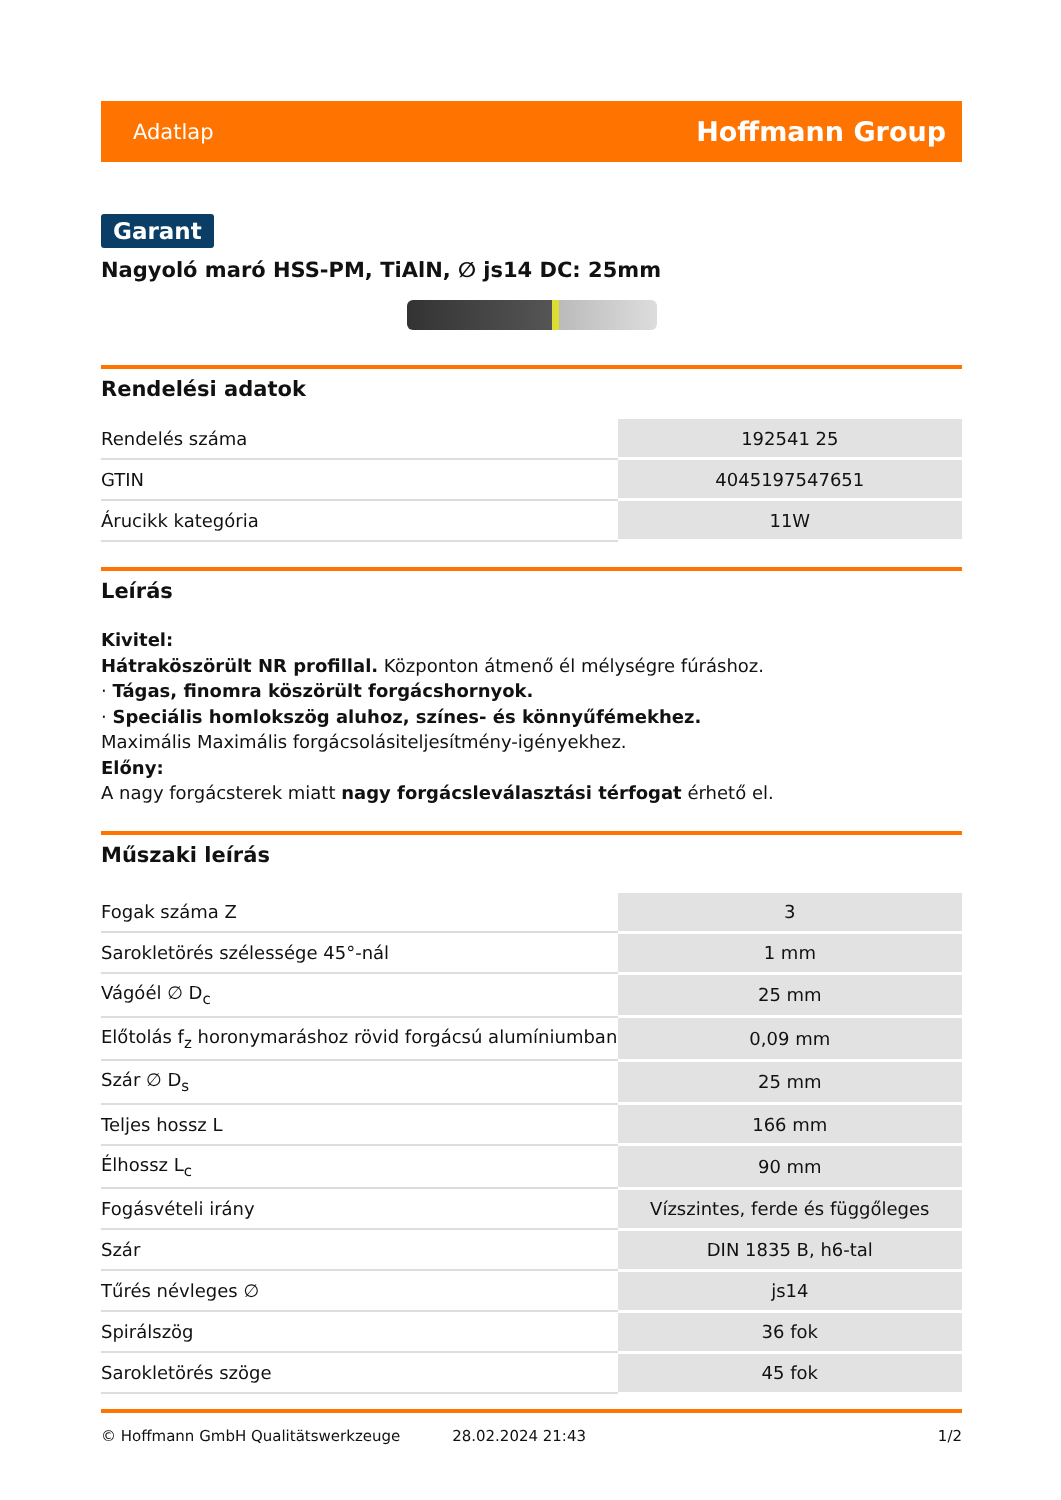Adatlap Hoffmann Group
Garant
Nagyoló maró HSS-PM, TiAlN, ∅ js14 DC: 25mm
Rendelési adatok
| Rendelés száma | 192541 25 |
| GTIN | 4045197547651 |
| Árucikk kategória | 11W |
Leírás
Kivitel:
Hátraköszörült NR profillal. Központon átmenő él mélységre fúráshoz.
· Tágas, finomra köszörült forgácshornyok.
· Speciális homlokszög aluhoz, színes- és könnyűfémekhez.
Maximális Maximális forgácsolásiteljesítmény-igényekhez.
Előny:
A nagy forgácsterek miatt nagy forgácsleválasztási térfogat érhető el.
Műszaki leírás
| Fogak száma Z | 3 |
| Sarokletörés szélessége 45°-nál | 1 mm |
| Vágóél ∅ D<sub>c</sub> | 25 mm |
| Előtolás f<sub>z</sub> horonymaráshoz rövid forgácsú alumíniumban | 0,09 mm |
| Szár ∅ D<sub>s</sub> | 25 mm |
| Teljes hossz L | 166 mm |
| Élhossz L<sub>c</sub> | 90 mm |
| Fogásvételi irány | Vízszintes, ferde és függőleges |
| Szár | DIN 1835 B, h6-tal |
| Tűrés névleges ∅ | js14 |
| Spirálszög | 36 fok |
| Sarokletörés szöge | 45 fok |
© Hoffmann GmbH Qualitätswerkzeuge 28.02.2024 21:43 1/2